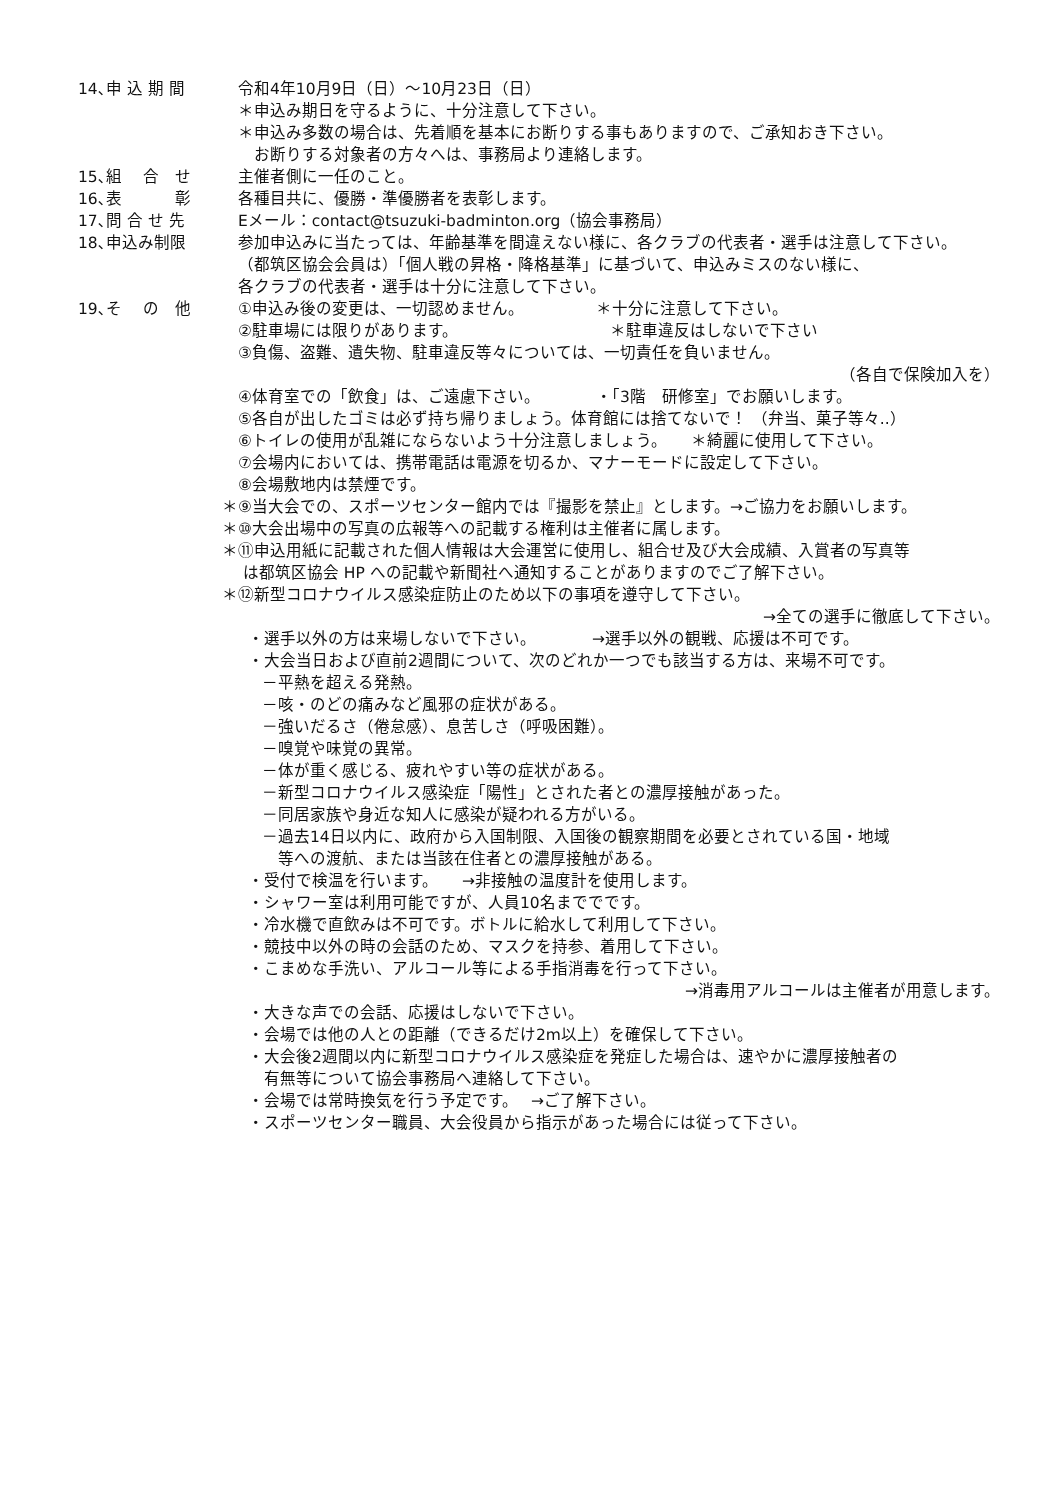14､申 込 期 間 令和4年10月9日（日）～10月23日（日）
＊申込み期日を守るように、十分注意して下さい。
＊申込み多数の場合は、先着順を基本にお断りする事もありますので、ご承知おき下さい。
お断りする対象者の方々へは、事務局より連絡します。
15､組　 合　せ 主催者側に一任のこと。
16､表　　　 彰 各種目共に、優勝・準優勝者を表彰します。
17､問 合 せ 先 Eメール：contact@tsuzuki-badminton.org（協会事務局）
18､申込み制限 参加申込みに当たっては、年齢基準を間違えない様に、各クラブの代表者・選手は注意して下さい。
（都筑区協会会員は）「個人戦の昇格・降格基準」に基づいて、申込みミスのない様に、
各クラブの代表者・選手は十分に注意して下さい。
19､そ　 の　他 ①申込み後の変更は、一切認めません。　　　　　＊十分に注意して下さい。
②駐車場には限りがあります。　　　　　　　　　　＊駐車違反はしないで下さい
③負傷、盗難、遺失物、駐車違反等々については、一切責任を負いません。
（各自で保険加入を）
④体育室での「飲食」は、ご遠慮下さい。　　　　・「3階　研修室」でお願いします。
⑤各自が出したゴミは必ず持ち帰りましょう。体育館には捨てないで！ （弁当、菓子等々..）
⑥トイレの使用が乱雑にならないよう十分注意しましょう。　　＊綺麗に使用して下さい。
⑦会場内においては、携帯電話は電源を切るか、マナーモードに設定して下さい。
⑧会場敷地内は禁煙です。
＊⑨当大会での、スポーツセンター館内では『撮影を禁止』とします。→ご協力をお願いします。
＊⑩大会出場中の写真の広報等への記載する権利は主催者に属します。
＊⑪申込用紙に記載された個人情報は大会運営に使用し、組合せ及び大会成績、入賞者の写真等
　 は都筑区協会 HP への記載や新聞社へ通知することがありますのでご了解下さい。
＊⑫新型コロナウイルス感染症防止のため以下の事項を遵守して下さい。
→全ての選手に徹底して下さい。
・選手以外の方は来場しないで下さい。　　　　→選手以外の観戦、応援は不可です。
・大会当日および直前2週間について、次のどれか一つでも該当する方は、来場不可です。
－平熱を超える発熱。
－咳・のどの痛みなど風邪の症状がある。
－強いだるさ（倦怠感）、息苦しさ（呼吸困難）。
－嗅覚や味覚の異常。
－体が重く感じる、疲れやすい等の症状がある。
－新型コロナウイルス感染症「陽性」とされた者との濃厚接触があった。
－同居家族や身近な知人に感染が疑われる方がいる。
－過去14日以内に、政府から入国制限、入国後の観察期間を必要とされている国・地域
　等への渡航、または当該在住者との濃厚接触がある。
・受付で検温を行います。　　→非接触の温度計を使用します。
・シャワー室は利用可能ですが、人員10名まででです。
・冷水機で直飲みは不可です。ボトルに給水して利用して下さい。
・競技中以外の時の会話のため、マスクを持参、着用して下さい。
・こまめな手洗い、アルコール等による手指消毒を行って下さい。
→消毒用アルコールは主催者が用意します。
・大きな声での会話、応援はしないで下さい。
・会場では他の人との距離（できるだけ2m以上）を確保して下さい。
・大会後2週間以内に新型コロナウイルス感染症を発症した場合は、速やかに濃厚接触者の
　有無等について協会事務局へ連絡して下さい。
・会場では常時換気を行う予定です。　 →ご了解下さい。
・スポーツセンター職員、大会役員から指示があった場合には従って下さい。